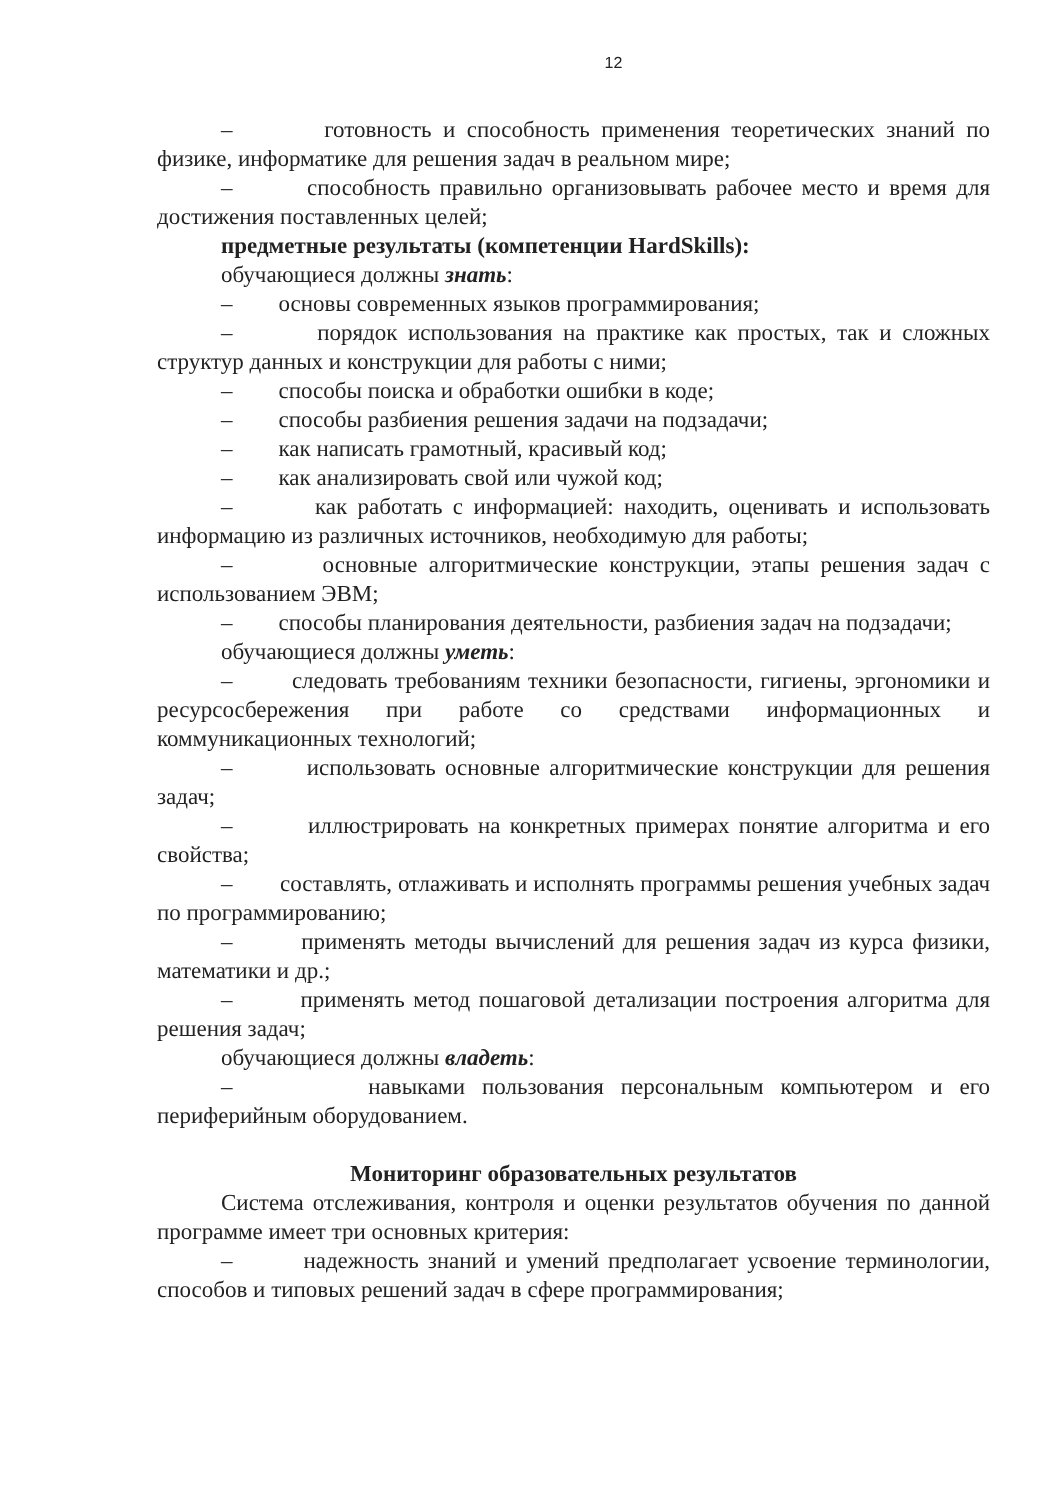12
– готовность и способность применения теоретических знаний по физике, информатике для решения задач в реальном мире;
– способность правильно организовывать рабочее место и время для достижения поставленных целей;
предметные результаты (компетенции HardSkills):
обучающиеся должны знать:
– основы современных языков программирования;
– порядок использования на практике как простых, так и сложных структур данных и конструкции для работы с ними;
– способы поиска и обработки ошибки в коде;
– способы разбиения решения задачи на подзадачи;
– как написать грамотный, красивый код;
– как анализировать свой или чужой код;
– как работать с информацией: находить, оценивать и использовать информацию из различных источников, необходимую для работы;
– основные алгоритмические конструкции, этапы решения задач с использованием ЭВМ;
– способы планирования деятельности, разбиения задач на подзадачи;
обучающиеся должны уметь:
– следовать требованиям техники безопасности, гигиены, эргономики и ресурсосбережения при работе со средствами информационных и коммуникационных технологий;
– использовать основные алгоритмические конструкции для решения задач;
– иллюстрировать на конкретных примерах понятие алгоритма и его свойства;
– составлять, отлаживать и исполнять программы решения учебных задач по программированию;
– применять методы вычислений для решения задач из курса физики, математики и др.;
– применять метод пошаговой детализации построения алгоритма для решения задач;
обучающиеся должны владеть:
– навыками пользования персональным компьютером и его периферийным оборудованием.
Мониторинг образовательных результатов
Система отслеживания, контроля и оценки результатов обучения по данной программе имеет три основных критерия:
– надежность знаний и умений предполагает усвоение терминологии, способов и типовых решений задач в сфере программирования;